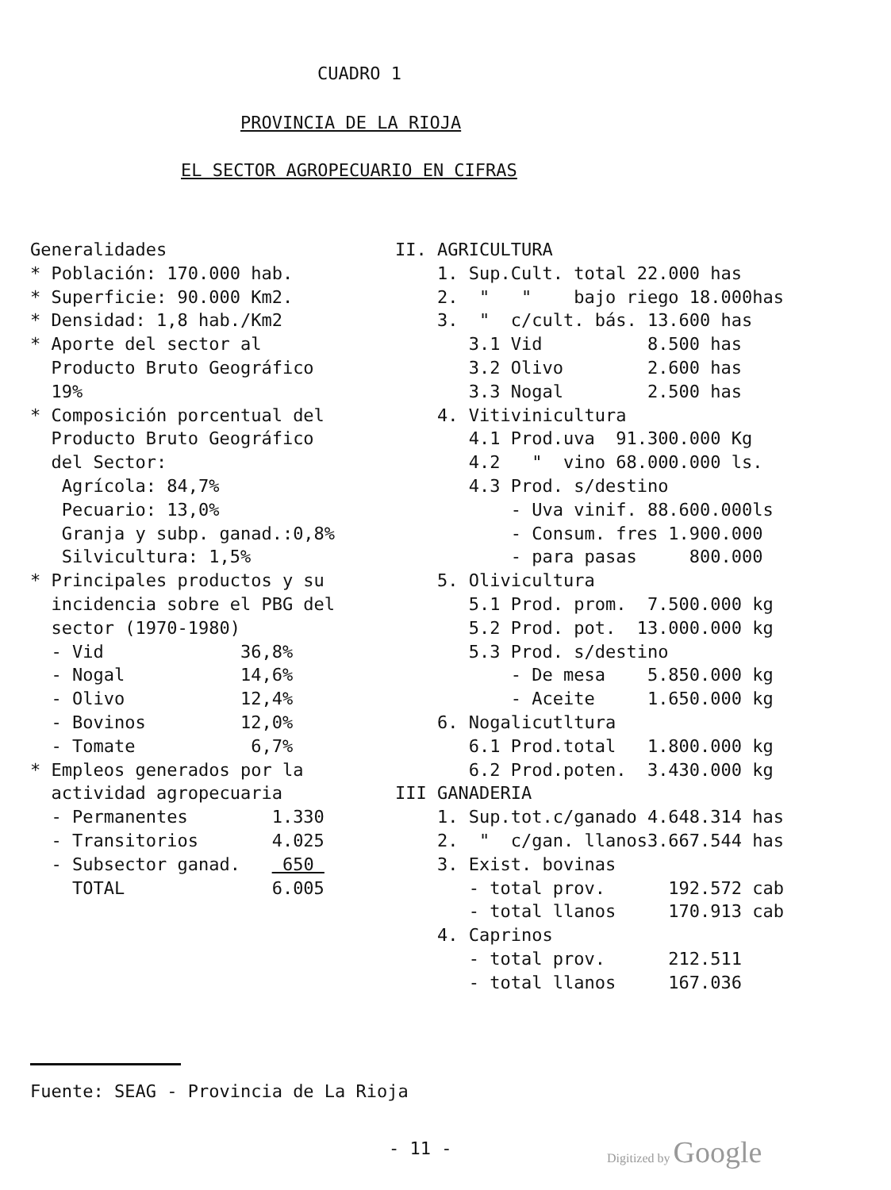CUADRO 1
PROVINCIA DE LA RIOJA
EL SECTOR AGROPECUARIO EN CIFRAS
Generalidades
* Población: 170.000 hab.
* Superficie: 90.000 Km2.
* Densidad: 1,8 hab./Km2
* Aporte del sector al
Producto Bruto Geográfico
19%
* Composición porcentual del
Producto Bruto Geográfico
del Sector:
Agrícola: 84,7%
Pecuario: 13,0%
Granja y subp. ganad.:0,8%
Silvicultura: 1,5%
* Principales productos y su
incidencia sobre el PBG del
sector (1970-1980)
- Vid 36,8%
- Nogal 14,6%
- Olivo 12,4%
- Bovinos 12,0%
- Tomate 6,7%
* Empleos generados por la
actividad agropecuaria
- Permanentes 1.330
- Transitorios 4.025
- Subsector ganad. 650
TOTAL 6.005
II. AGRICULTURA
1. Sup.Cult. total 22.000 has
2. " " bajo riego 18.000has
3. " c/cult. bás. 13.600 has
3.1 Vid 8.500 has
3.2 Olivo 2.600 has
3.3 Nogal 2.500 has
4. Vitivinicultura
4.1 Prod.uva 91.300.000 Kg
4.2 " vino 68.000.000 ls.
4.3 Prod. s/destino
- Uva vinif. 88.600.000ls
- Consum. fres 1.900.000
- para pasas 800.000
5. Olivicultura
5.1 Prod. prom. 7.500.000 kg
5.2 Prod. pot. 13.000.000 kg
5.3 Prod. s/destino
- De mesa 5.850.000 kg
- Aceite 1.650.000 kg
6. Nogalicutltura
6.1 Prod.total 1.800.000 kg
6.2 Prod.poten. 3.430.000 kg
III GANADERIA
1. Sup.tot.c/ganado 4.648.314 has
2. " c/gan. llanos3.667.544 has
3. Exist. bovinas
- total prov. 192.572 cab
- total llanos 170.913 cab
4. Caprinos
- total prov. 212.511
- total llanos 167.036
Fuente: SEAG - Provincia de La Rioja
- 11 - Digitized by Google